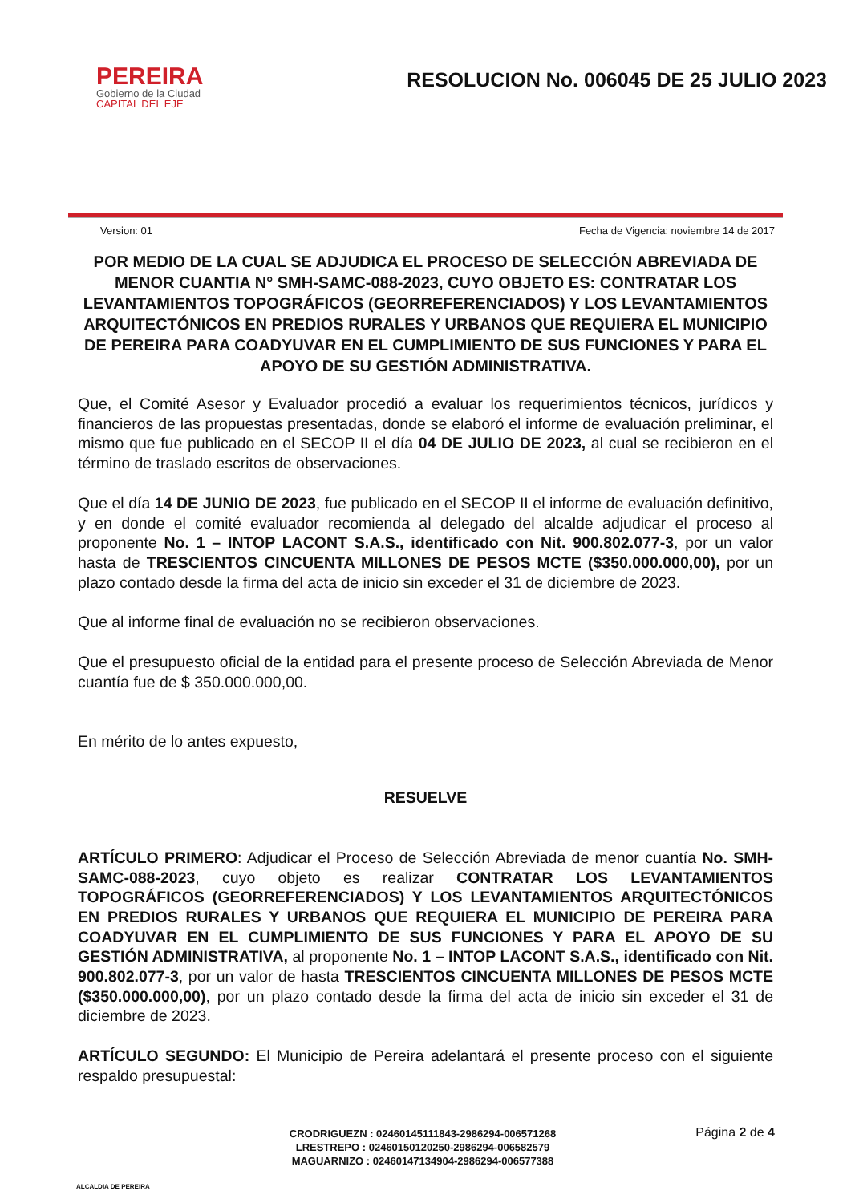PEREIRA
Gobierno de la Ciudad
CAPITAL DEL EJE
RESOLUCION No. 006045 DE 25 JULIO 2023
Version: 01 Fecha de Vigencia: noviembre 14 de 2017
POR MEDIO DE LA CUAL SE ADJUDICA EL PROCESO DE SELECCIÓN ABREVIADA DE MENOR CUANTIA N° SMH-SAMC-088-2023, CUYO OBJETO ES: CONTRATAR LOS LEVANTAMIENTOS TOPOGRÁFICOS (GEORREFERENCIADOS) Y LOS LEVANTAMIENTOS ARQUITECTÓNICOS EN PREDIOS RURALES Y URBANOS QUE REQUIERA EL MUNICIPIO DE PEREIRA PARA COADYUVAR EN EL CUMPLIMIENTO DE SUS FUNCIONES Y PARA EL APOYO DE SU GESTIÓN ADMINISTRATIVA.
Que, el Comité Asesor y Evaluador procedió a evaluar los requerimientos técnicos, jurídicos y financieros de las propuestas presentadas, donde se elaboró el informe de evaluación preliminar, el mismo que fue publicado en el SECOP II el día 04 DE JULIO DE 2023, al cual se recibieron en el término de traslado escritos de observaciones.
Que el día 14 DE JUNIO DE 2023, fue publicado en el SECOP II el informe de evaluación definitivo, y en donde el comité evaluador recomienda al delegado del alcalde adjudicar el proceso al proponente No. 1 – INTOP LACONT S.A.S., identificado con Nit. 900.802.077-3, por un valor hasta de TRESCIENTOS CINCUENTA MILLONES DE PESOS MCTE ($350.000.000,00), por un plazo contado desde la firma del acta de inicio sin exceder el 31 de diciembre de 2023.
Que al informe final de evaluación no se recibieron observaciones.
Que el presupuesto oficial de la entidad para el presente proceso de Selección Abreviada de Menor cuantía fue de $ 350.000.000,00.
En mérito de lo antes expuesto,
RESUELVE
ARTÍCULO PRIMERO: Adjudicar el Proceso de Selección Abreviada de menor cuantía No. SMH-SAMC-088-2023, cuyo objeto es realizar CONTRATAR LOS LEVANTAMIENTOS TOPOGRÁFICOS (GEORREFERENCIADOS) Y LOS LEVANTAMIENTOS ARQUITECTÓNICOS EN PREDIOS RURALES Y URBANOS QUE REQUIERA EL MUNICIPIO DE PEREIRA PARA COADYUVAR EN EL CUMPLIMIENTO DE SUS FUNCIONES Y PARA EL APOYO DE SU GESTIÓN ADMINISTRATIVA, al proponente No. 1 – INTOP LACONT S.A.S., identificado con Nit. 900.802.077-3, por un valor de hasta TRESCIENTOS CINCUENTA MILLONES DE PESOS MCTE ($350.000.000,00), por un plazo contado desde la firma del acta de inicio sin exceder el 31 de diciembre de 2023.
ARTÍCULO SEGUNDO: El Municipio de Pereira adelantará el presente proceso con el siguiente respaldo presupuestal:
ALCALDIA DE PEREIRA
CRODRIGUEZN : 02460145111843-2986294-006571268
LRESTREPO : 02460150120250-2986294-006582579
MAGUARNIZO : 02460147134904-2986294-006577388
Página 2 de 4